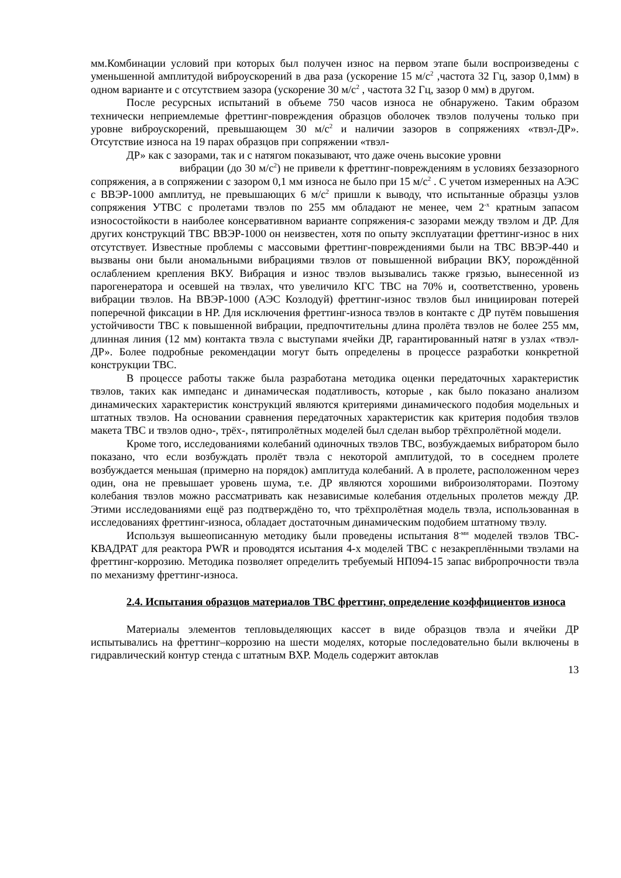мм.Комбинации условий при которых был получен износ на первом этапе были воспроизведены с уменьшенной амплитудой виброускорений в два раза (ускорение 15 м/с<sup>2</sup> ,частота 32 Гц, зазор 0,1мм) в одном варианте и с отсутствием зазора (ускорение 30 м/с<sup>2</sup> , частота 32 Гц, зазор 0 мм) в другом.
После ресурсных испытаний в объеме 750 часов износа не обнаружено. Таким образом технически неприемлемые фреттинг-повреждения образцов оболочек твэлов получены только при уровне виброускорений, превышающем 30 м/с<sup>2</sup> и наличии зазоров в сопряжениях «твэл-ДР». Отсутствие износа на 19 парах образцов при сопряжении «твэл-
ДР» как с зазорами, так и с натягом показывают, что даже очень высокие уровни
вибрации (до 30 м/с<sup>2</sup>) не привели к фреттинг-повреждениям в условиях беззазорного сопряжения, а в сопряжении с зазором 0,1 мм износа не было при 15 м/с<sup>2</sup> . С учетом измеренных на АЭС с ВВЭР-1000 амплитуд, не превышающих 6 м/с<sup>2</sup> пришли к выводу, что испытанные образцы узлов сопряжения УТВС с пролетами твэлов по 255 мм обладают не менее, чем 2<sup>-х</sup> кратным запасом износостойкости в наиболее консервативном варианте сопряжения-с зазорами между твэлом и ДР. Для других конструкций ТВС ВВЭР-1000 он неизвестен, хотя по опыту эксплуатации фреттинг-износ в них отсутствует. Известные проблемы с массовыми фреттинг-повреждениями были на ТВС ВВЭР-440 и вызваны они были аномальными вибрациями твэлов от повышенной вибрации ВКУ, порождённой ослаблением крепления ВКУ. Вибрация и износ твэлов вызывались также грязью, вынесенной из парогенератора и осевшей на твэлах, что увеличило КГС ТВС на 70% и, соответственно, уровень вибрации твэлов. На ВВЭР-1000 (АЭС Козлодуй) фреттинг-износ твэлов был инициирован потерей поперечной фиксации в НР. Для исключения фреттинг-износа твэлов в контакте с ДР путём повышения устойчивости ТВС к повышенной вибрации, предпочтительны длина пролёта твэлов не более 255 мм, длинная линия (12 мм) контакта твэла с выступами ячейки ДР, гарантированный натяг в узлах «твэл-ДР». Более подробные рекомендации могут быть определены в процессе разработки конкретной конструкции ТВС.
В процессе работы также была разработана методика оценки передаточных характеристик твэлов, таких как импеданс и динамическая податливость, которые , как было показано анализом динамических характеристик конструкций являются критериями динамического подобия модельных и штатных твэлов. На основании сравнения передаточных характеристик как критерия подобия твэлов макета ТВС и твэлов одно-, трёх-, пятипролётных моделей был сделан выбор трёхпролётной модели.
Кроме того, исследованиями колебаний одиночных твэлов ТВС, возбуждаемых вибратором было показано, что если возбуждать пролёт твэла с некоторой амплитудой, то в соседнем пролете возбуждается меньшая (примерно на порядок) амплитуда колебаний. А в пролете, расположенном через один, она не превышает уровень шума, т.е. ДР являются хорошими виброизоляторами. Поэтому колебания твэлов можно рассматривать как независимые колебания отдельных пролетов между ДР. Этими исследованиями ещё раз подтверждёно то, что трёхпролётная модель твэла, использованная в исследованиях фреттинг-износа, обладает достаточным динамическим подобием штатному твэлу.
Используя вышеописанную методику были проведены испытания 8<sup>-ми</sup> моделей твэлов ТВС-КВАДРАТ для реактора PWR и проводятся исытания 4-х моделей ТВС с незакреплёнными твэлами на фреттинг-коррозию. Методика позволяет определить требуемый НП094-15 запас вибропрочности твэла по механизму фреттинг-износа.
2.4. Испытания образцов материалов ТВС фреттинг, определение коэффициентов износа
Материалы элементов тепловыделяющих кассет в виде образцов твэла и ячейки ДР испытывались на фреттинг–коррозию на шести моделях, которые последовательно были включены в гидравлический контур стенда с штатным ВХР. Модель содержит автоклав
13